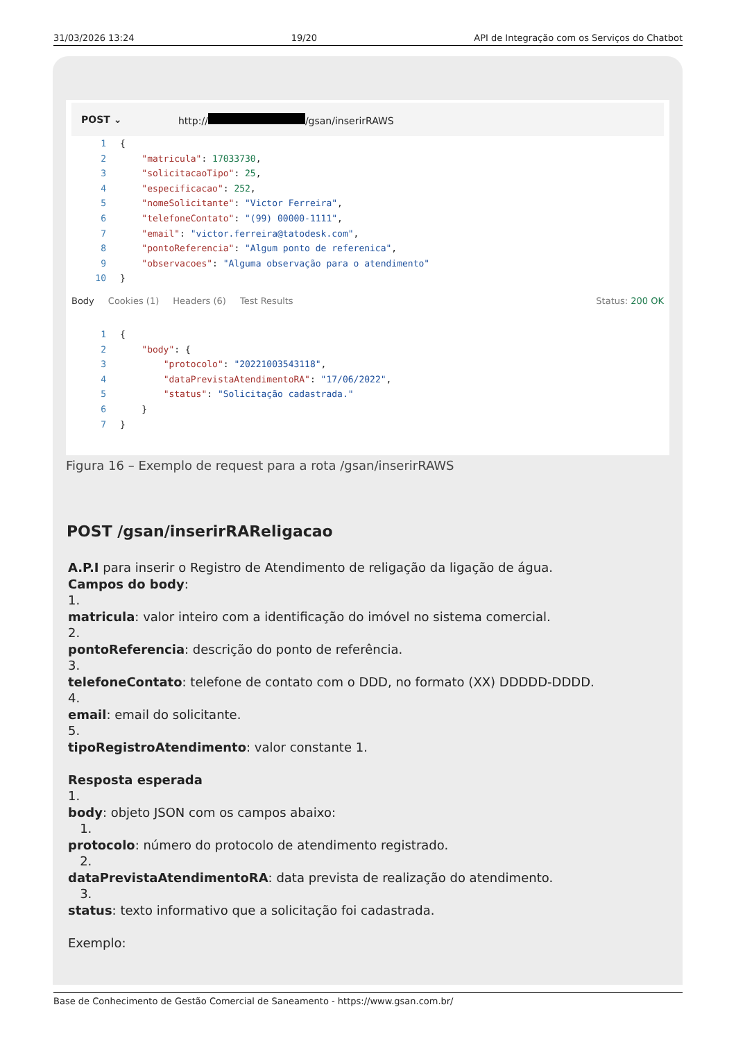31/03/2026 13:24 19/20 API de Integração com os Serviços do Chatbot
POST ⌄ http:// /gsan/inserirRAWS
1 {
2 "matricula": 17033730,
3 "solicitacaoTipo": 25,
4 "especificacao": 252,
5 "nomeSolicitante": "Victor Ferreira",
6 "telefoneContato": "(99) 00000-1111",
7 "email": "victor.ferreira@tatodesk.com",
8 "pontoReferencia": "Algum ponto de referenica",
9 "observacoes": "Alguma observação para o atendimento"
10 }
Body Cookies (1) Headers (6) Test Results Status: 200 OK
1 {
2 "body": {
3 "protocolo": "20221003543118",
4 "dataPrevistaAtendimentoRA": "17/06/2022",
5 "status": "Solicitação cadastrada."
6 }
7 }
Figura 16 – Exemplo de request para a rota /gsan/inserirRAWS
POST /gsan/inserirRAReligacao
A.P.I para inserir o Registro de Atendimento de religação da ligação de água.
Campos do body:
1.
matricula: valor inteiro com a identificação do imóvel no sistema comercial.
2.
pontoReferencia: descrição do ponto de referência.
3.
telefoneContato: telefone de contato com o DDD, no formato (XX) DDDDD-DDDD.
4.
email: email do solicitante.
5.
tipoRegistroAtendimento: valor constante 1.
Resposta esperada
1.
body: objeto JSON com os campos abaixo:
1.
protocolo: número do protocolo de atendimento registrado.
2.
dataPrevistaAtendimentoRA: data prevista de realização do atendimento.
3.
status: texto informativo que a solicitação foi cadastrada.
Exemplo:
Base de Conhecimento de Gestão Comercial de Saneamento - https://www.gsan.com.br/